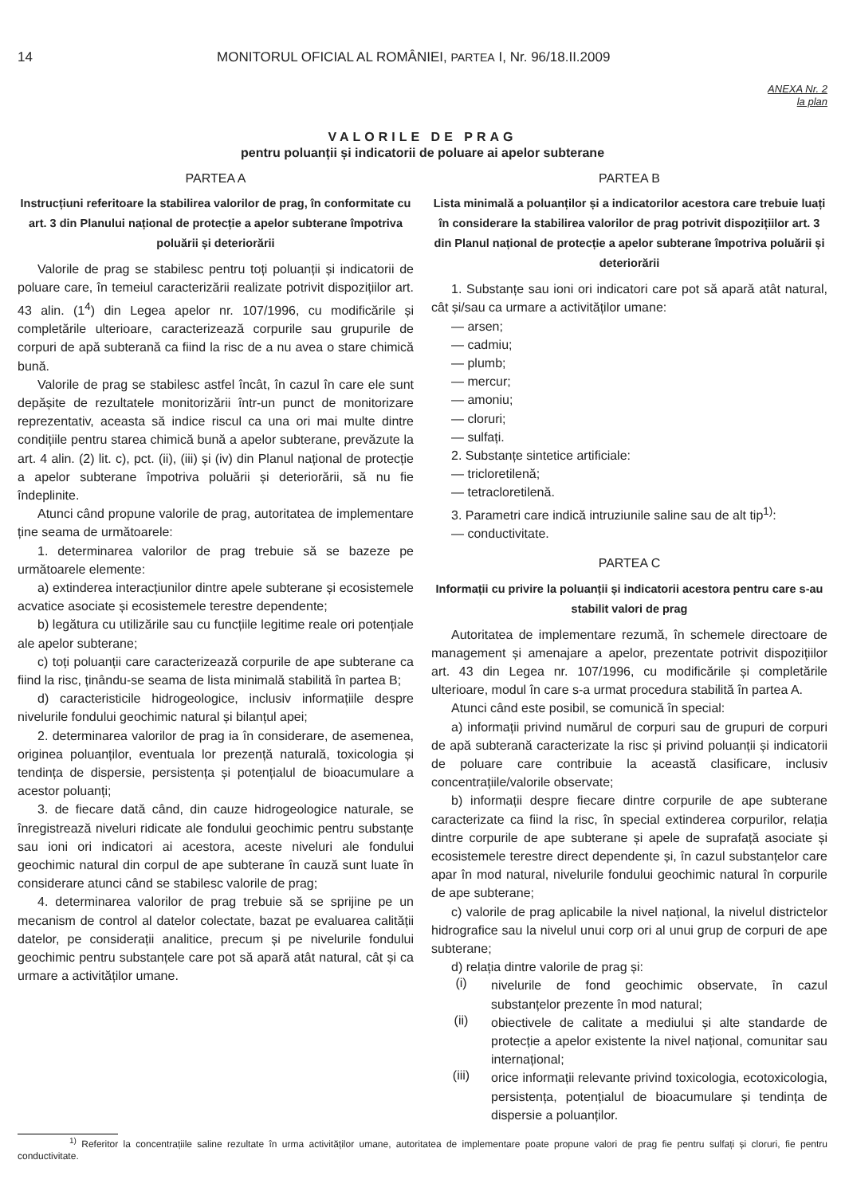14 MONITORUL OFICIAL AL ROMÂNIEI, PARTEA I, Nr. 96/18.II.2009
ANEXA Nr. 2
la plan
VALORILE DE PRAG
pentru poluanții și indicatorii de poluare ai apelor subterane
PARTEA A
Instrucțiuni referitoare la stabilirea valorilor de prag, în conformitate cu art. 3 din Planului național de protecție a apelor subterane împotriva poluării și deteriorării
Valorile de prag se stabilesc pentru toți poluanții și indicatorii de poluare care, în temeiul caracterizării realizate potrivit dispozițiilor art. 43 alin. (1<sup>4</sup>) din Legea apelor nr. 107/1996, cu modificările și completările ulterioare, caracterizează corpurile sau grupurile de corpuri de apă subterană ca fiind la risc de a nu avea o stare chimică bună.
Valorile de prag se stabilesc astfel încât, în cazul în care ele sunt depășite de rezultatele monitorizării într-un punct de monitorizare reprezentativ, aceasta să indice riscul ca una ori mai multe dintre condițiile pentru starea chimică bună a apelor subterane, prevăzute la art. 4 alin. (2) lit. c), pct. (ii), (iii) și (iv) din Planul național de protecție a apelor subterane împotriva poluării și deteriorării, să nu fie îndeplinite.
Atunci când propune valorile de prag, autoritatea de implementare ține seama de următoarele:
1. determinarea valorilor de prag trebuie să se bazeze pe următoarele elemente:
a) extinderea interacțiunilor dintre apele subterane și ecosistemele acvatice asociate și ecosistemele terestre dependente;
b) legătura cu utilizările sau cu funcțiile legitime reale ori potențiale ale apelor subterane;
c) toți poluanții care caracterizează corpurile de ape subterane ca fiind la risc, ținându-se seama de lista minimală stabilită în partea B;
d) caracteristicile hidrogeologice, inclusiv informațiile despre nivelurile fondului geochimic natural și bilanțul apei;
2. determinarea valorilor de prag ia în considerare, de asemenea, originea poluanților, eventuala lor prezență naturală, toxicologia și tendința de dispersie, persistența și potențialul de bioacumulare a acestor poluanți;
3. de fiecare dată când, din cauze hidrogeologice naturale, se înregistrează niveluri ridicate ale fondului geochimic pentru substanțe sau ioni ori indicatori ai acestora, aceste niveluri ale fondului geochimic natural din corpul de ape subterane în cauză sunt luate în considerare atunci când se stabilesc valorile de prag;
4. determinarea valorilor de prag trebuie să se sprijine pe un mecanism de control al datelor colectate, bazat pe evaluarea calității datelor, pe considerații analitice, precum și pe nivelurile fondului geochimic pentru substanțele care pot să apară atât natural, cât și ca urmare a activităților umane.
PARTEA B
Lista minimală a poluanților și a indicatorilor acestora care trebuie luați în considerare la stabilirea valorilor de prag potrivit dispozițiilor art. 3 din Planul național de protecție a apelor subterane împotriva poluării și deteriorării
1. Substanțe sau ioni ori indicatori care pot să apară atât natural, cât și/sau ca urmare a activităților umane:
— arsen;
— cadmiu;
— plumb;
— mercur;
— amoniu;
— cloruri;
— sulfați.
2. Substanțe sintetice artificiale:
— tricloretilenă;
— tetracloretilenă.
3. Parametri care indică intruziunile saline sau de alt tip<sup>1)</sup>:
— conductivitate.
PARTEA C
Informații cu privire la poluanții și indicatorii acestora pentru care s-au stabilit valori de prag
Autoritatea de implementare rezumă, în schemele directoare de management și amenajare a apelor, prezentate potrivit dispozițiilor art. 43 din Legea nr. 107/1996, cu modificările și completările ulterioare, modul în care s-a urmat procedura stabilită în partea A.
Atunci când este posibil, se comunică în special:
a) informații privind numărul de corpuri sau de grupuri de corpuri de apă subterană caracterizate la risc și privind poluanții și indicatorii de poluare care contribuie la această clasificare, inclusiv concentrațiile/valorile observate;
b) informații despre fiecare dintre corpurile de ape subterane caracterizate ca fiind la risc, în special extinderea corpurilor, relația dintre corpurile de ape subterane și apele de suprafață asociate și ecosistemele terestre direct dependente și, în cazul substanțelor care apar în mod natural, nivelurile fondului geochimic natural în corpurile de ape subterane;
c) valorile de prag aplicabile la nivel național, la nivelul districtelor hidrografice sau la nivelul unui corp ori al unui grup de corpuri de ape subterane;
d) relația dintre valorile de prag și:
(i)
nivelurile de fond geochimic observate, în cazul substanțelor prezente în mod natural;
(ii)
obiectivele de calitate a mediului și alte standarde de protecție a apelor existente la nivel național, comunitar sau internațional;
(iii)
orice informații relevante privind toxicologia, ecotoxicologia, persistența, potențialul de bioacumulare și tendința de dispersie a poluanților.
<sup>1)</sup> Referitor la concentrațiile saline rezultate în urma activităților umane, autoritatea de implementare poate propune valori de prag fie pentru sulfați și cloruri, fie pentru conductivitate.